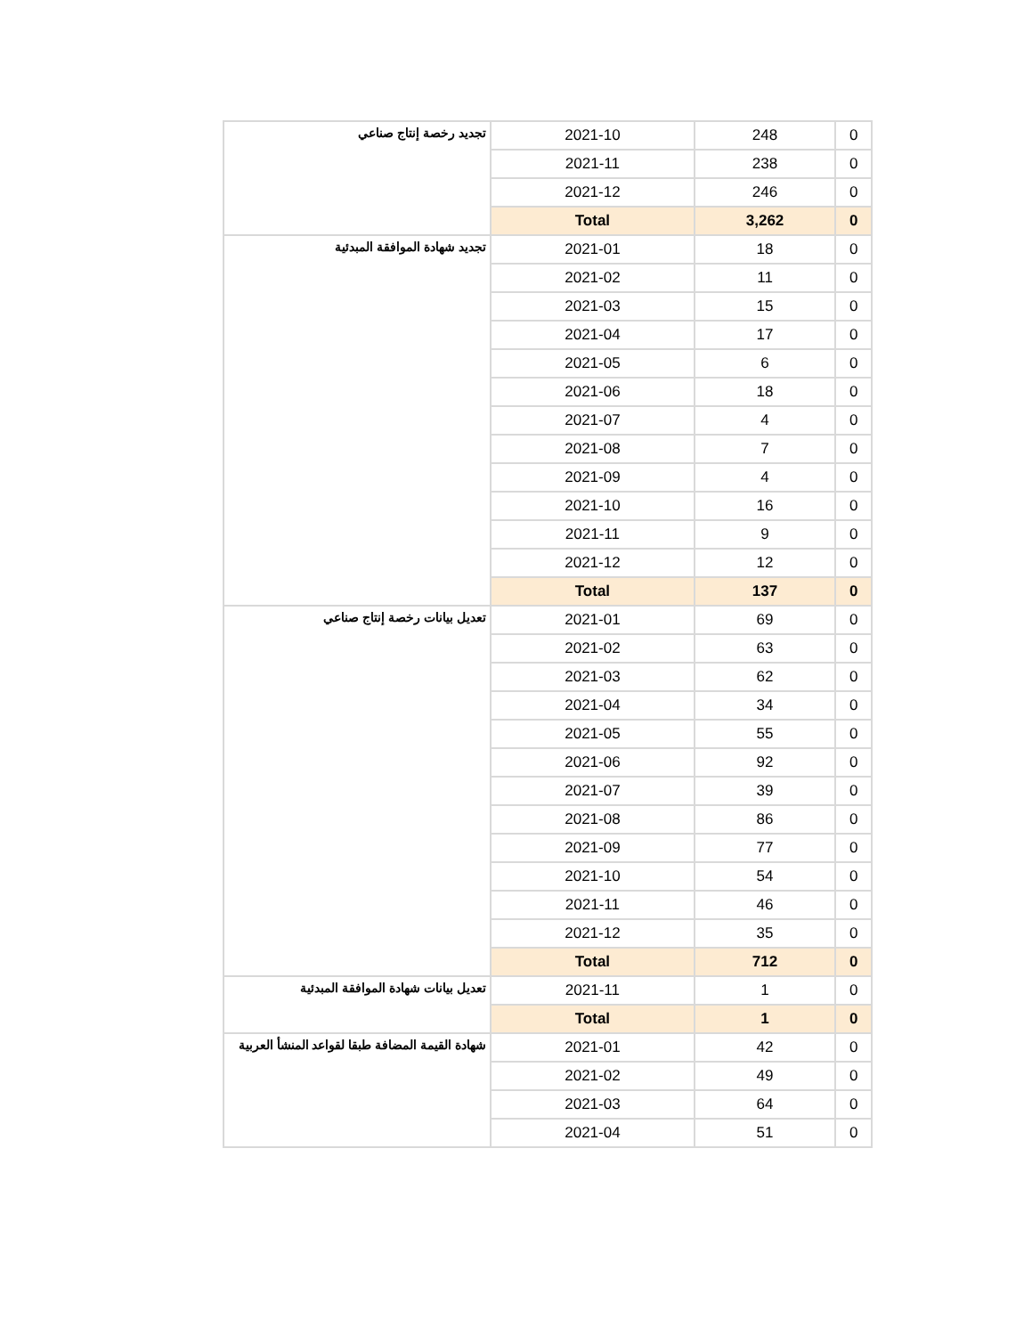| تجديد رخصة إنتاج صناعي | 2021-10 | 248 | 0 |
| | 2021-11 | 238 | 0 |
| | 2021-12 | 246 | 0 |
| | Total | 3,262 | 0 |
| تجديد شهادة الموافقة المبدئية | 2021-01 | 18 | 0 |
| | 2021-02 | 11 | 0 |
| | 2021-03 | 15 | 0 |
| | 2021-04 | 17 | 0 |
| | 2021-05 | 6 | 0 |
| | 2021-06 | 18 | 0 |
| | 2021-07 | 4 | 0 |
| | 2021-08 | 7 | 0 |
| | 2021-09 | 4 | 0 |
| | 2021-10 | 16 | 0 |
| | 2021-11 | 9 | 0 |
| | 2021-12 | 12 | 0 |
| | Total | 137 | 0 |
| تعديل بيانات رخصة إنتاج صناعي | 2021-01 | 69 | 0 |
| | 2021-02 | 63 | 0 |
| | 2021-03 | 62 | 0 |
| | 2021-04 | 34 | 0 |
| | 2021-05 | 55 | 0 |
| | 2021-06 | 92 | 0 |
| | 2021-07 | 39 | 0 |
| | 2021-08 | 86 | 0 |
| | 2021-09 | 77 | 0 |
| | 2021-10 | 54 | 0 |
| | 2021-11 | 46 | 0 |
| | 2021-12 | 35 | 0 |
| | Total | 712 | 0 |
| تعديل بيانات شهادة الموافقة المبدئية | 2021-11 | 1 | 0 |
| | Total | 1 | 0 |
| شهادة القيمة المضافة طبقا لقواعد المنشأ العربية | 2021-01 | 42 | 0 |
| | 2021-02 | 49 | 0 |
| | 2021-03 | 64 | 0 |
| | 2021-04 | 51 | 0 |